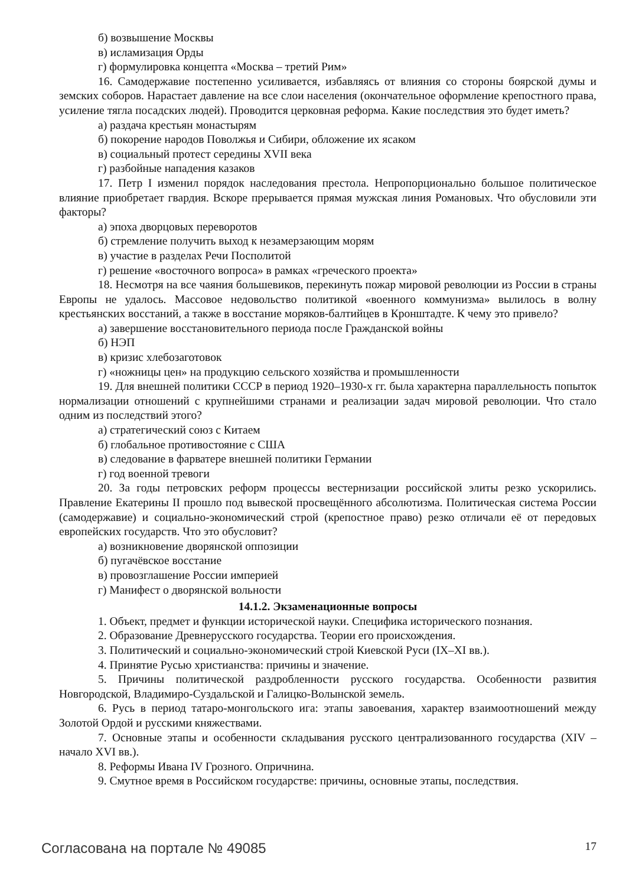б) возвышение Москвы
в) исламизация Орды
г) формулировка концепта «Москва – третий Рим»
16. Самодержавие постепенно усиливается, избавляясь от влияния со стороны боярской думы и земских соборов. Нарастает давление на все слои населения (окончательное оформление крепостного права, усиление тягла посадских людей). Проводится церковная реформа. Какие последствия это будет иметь?
а) раздача крестьян монастырям
б) покорение народов Поволжья и Сибири, обложение их ясаком
в) социальный протест середины XVII века
г) разбойные нападения казаков
17. Петр I изменил порядок наследования престола. Непропорционально большое политическое влияние приобретает гвардия. Вскоре прерывается прямая мужская линия Романовых. Что обусловили эти факторы?
а) эпоха дворцовых переворотов
б) стремление получить выход к незамерзающим морям
в) участие в разделах Речи Посполитой
г) решение «восточного вопроса» в рамках «греческого проекта»
18. Несмотря на все чаяния большевиков, перекинуть пожар мировой революции из России в страны Европы не удалось. Массовое недовольство политикой «военного коммунизма» вылилось в волну крестьянских восстаний, а также в восстание моряков-балтийцев в Кронштадте. К чему это привело?
а) завершение восстановительного периода после Гражданской войны
б) НЭП
в) кризис хлебозаготовок
г) «ножницы цен» на продукцию сельского хозяйства и промышленности
19. Для внешней политики СССР в период 1920–1930-х гг. была характерна параллельность попыток нормализации отношений с крупнейшими странами и реализации задач мировой революции. Что стало одним из последствий этого?
а) стратегический союз с Китаем
б) глобальное противостояние с США
в) следование в фарватере внешней политики Германии
г) год военной тревоги
20. За годы петровских реформ процессы вестернизации российской элиты резко ускорились. Правление Екатерины II прошло под вывеской просвещённого абсолютизма. Политическая система России (самодержавие) и социально-экономический строй (крепостное право) резко отличали её от передовых европейских государств. Что это обусловит?
а) возникновение дворянской оппозиции
б) пугачёвское восстание
в) провозглашение России империей
г) Манифест о дворянской вольности
14.1.2. Экзаменационные вопросы
1. Объект, предмет и функции исторической науки. Специфика исторического познания.
2. Образование Древнерусского государства. Теории его происхождения.
3. Политический и социально-экономический строй Киевской Руси (IX–XI вв.).
4. Принятие Русью христианства: причины и значение.
5. Причины политической раздробленности русского государства. Особенности развития Новгородской, Владимиро-Суздальской и Галицко-Волынской земель.
6. Русь в период татаро-монгольского ига: этапы завоевания, характер взаимоотношений между Золотой Ордой и русскими княжествами.
7. Основные этапы и особенности складывания русского централизованного государства (XIV – начало XVI вв.).
8. Реформы Ивана IV Грозного. Опричнина.
9. Смутное время в Российском государстве: причины, основные этапы, последствия.
Согласована на портале № 49085 17